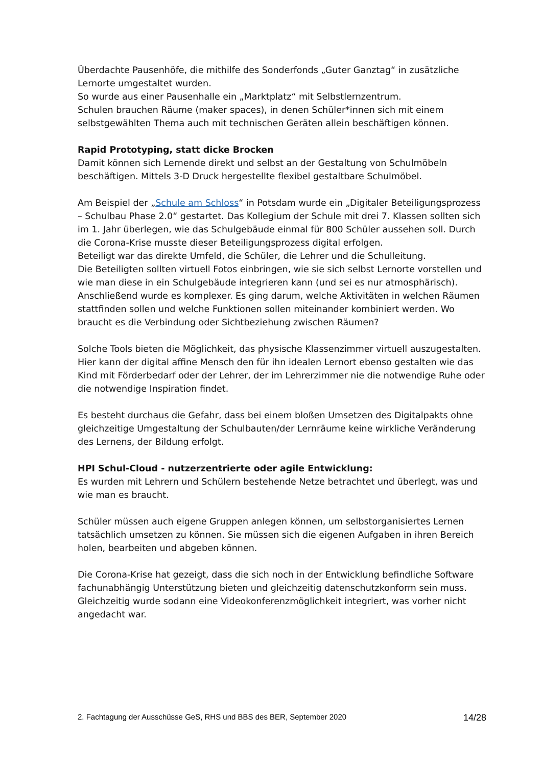Überdachte Pausenhöfe, die mithilfe des Sonderfonds „Guter Ganztag“ in zusätzliche Lernorte umgestaltet wurden.
So wurde aus einer Pausenhalle ein „Marktplatz“ mit Selbstlernzentrum.
Schulen brauchen Räume (maker spaces), in denen Schüler*innen sich mit einem selbstgewählten Thema auch mit technischen Geräten allein beschäftigen können.
Rapid Prototyping, statt dicke Brocken
Damit können sich Lernende direkt und selbst an der Gestaltung von Schulmöbeln beschäftigen. Mittels 3-D Druck hergestellte flexibel gestaltbare Schulmöbel.
Am Beispiel der „Schule am Schloss“ in Potsdam wurde ein „Digitaler Beteiligungsprozess – Schulbau Phase 2.0“ gestartet. Das Kollegium der Schule mit drei 7. Klassen sollten sich im 1. Jahr überlegen, wie das Schulgebäude einmal für 800 Schüler aussehen soll. Durch die Corona-Krise musste dieser Beteiligungsprozess digital erfolgen.
Beteiligt war das direkte Umfeld, die Schüler, die Lehrer und die Schulleitung.
Die Beteiligten sollten virtuell Fotos einbringen, wie sie sich selbst Lernorte vorstellen und wie man diese in ein Schulgebäude integrieren kann (und sei es nur atmosphärisch).
Anschließend wurde es komplexer. Es ging darum, welche Aktivitäten in welchen Räumen stattfinden sollen und welche Funktionen sollen miteinander kombiniert werden. Wo braucht es die Verbindung oder Sichtbeziehung zwischen Räumen?
Solche Tools bieten die Möglichkeit, das physische Klassenzimmer virtuell auszugestalten.
Hier kann der digital affine Mensch den für ihn idealen Lernort ebenso gestalten wie das Kind mit Förderbedarf oder der Lehrer, der im Lehrerzimmer nie die notwendige Ruhe oder die notwendige Inspiration findet.
Es besteht durchaus die Gefahr, dass bei einem bloßen Umsetzen des Digitalpakts ohne gleichzeitige Umgestaltung der Schulbauten/der Lernräume keine wirkliche Veränderung des Lernens, der Bildung erfolgt.
HPI Schul-Cloud - nutzerzentrierte oder agile Entwicklung:
Es wurden mit Lehrern und Schülern bestehende Netze betrachtet und überlegt, was und wie man es braucht.
Schüler müssen auch eigene Gruppen anlegen können, um selbstorganisiertes Lernen tatsächlich umsetzen zu können. Sie müssen sich die eigenen Aufgaben in ihren Bereich holen, bearbeiten und abgeben können.
Die Corona-Krise hat gezeigt, dass die sich noch in der Entwicklung befindliche Software fachunabhängig Unterstützung bieten und gleichzeitig datenschutzkonform sein muss. Gleichzeitig wurde sodann eine Videokonferenzmöglichkeit integriert, was vorher nicht angedacht war.
2. Fachtagung der Ausschüsse GeS, RHS und BBS des BER, September 2020 14/28